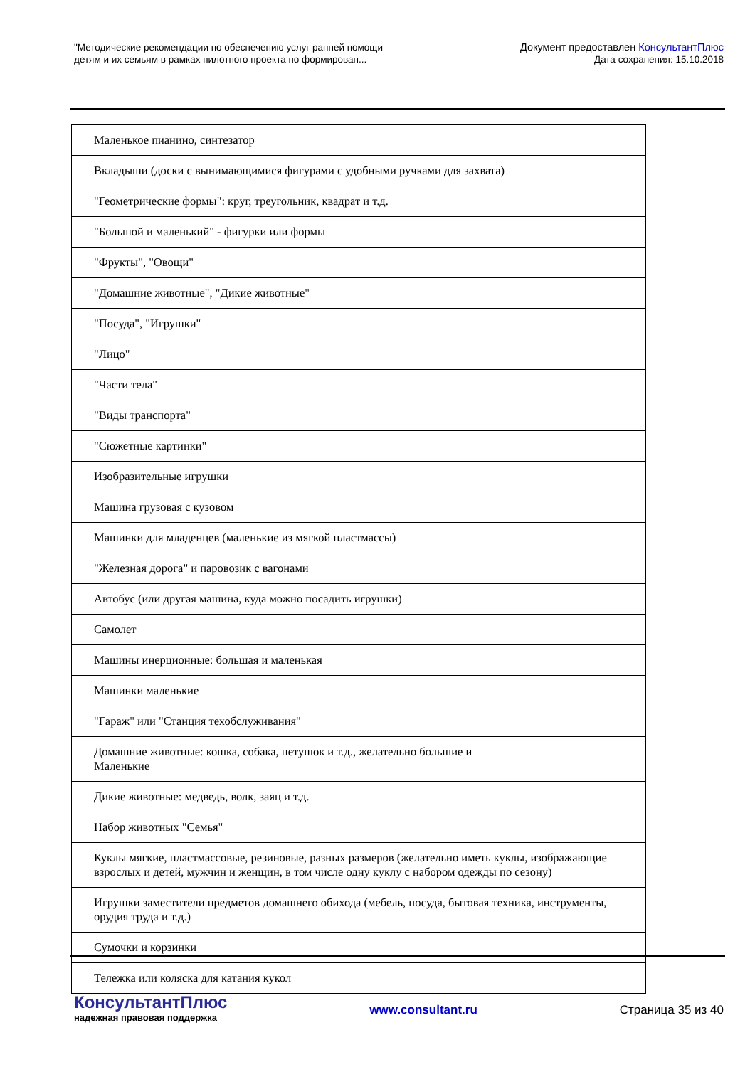"Методические рекомендации по обеспечению услуг ранней помощи
детям и их семьям в рамках пилотного проекта по формирован...
Документ предоставлен КонсультантПлюс
Дата сохранения: 15.10.2018
| Маленькое пианино, синтезатор |
| Вкладыши (доски с вынимающимися фигурами с удобными ручками для захвата) |
| "Геометрические формы": круг, треугольник, квадрат и т.д. |
| "Большой и маленький" - фигурки или формы |
| "Фрукты", "Овощи" |
| "Домашние животные", "Дикие животные" |
| "Посуда", "Игрушки" |
| "Лицо" |
| "Части тела" |
| "Виды транспорта" |
| "Сюжетные картинки" |
| Изобразительные игрушки |
| Машина грузовая с кузовом |
| Машинки для младенцев (маленькие из мягкой пластмассы) |
| "Железная дорога" и паровозик с вагонами |
| Автобус (или другая машина, куда можно посадить игрушки) |
| Самолет |
| Машины инерционные: большая и маленькая |
| Машинки маленькие |
| "Гараж" или "Станция техобслуживания" |
| Домашние животные: кошка, собака, петушок и т.д., желательно большие и Маленькие |
| Дикие животные: медведь, волк, заяц и т.д. |
| Набор животных "Семья" |
| Куклы мягкие, пластмассовые, резиновые, разных размеров (желательно иметь куклы, изображающие взрослых и детей, мужчин и женщин, в том числе одну куклу с набором одежды по сезону) |
| Игрушки заместители предметов домашнего обихода (мебель, посуда, бытовая техника, инструменты, орудия труда и т.д.) |
| Сумочки и корзинки |
| Тележка или коляска для катания кукол |
КонсультантПлюс
надежная правовая поддержка
www.consultant.ru Страница 35 из 40